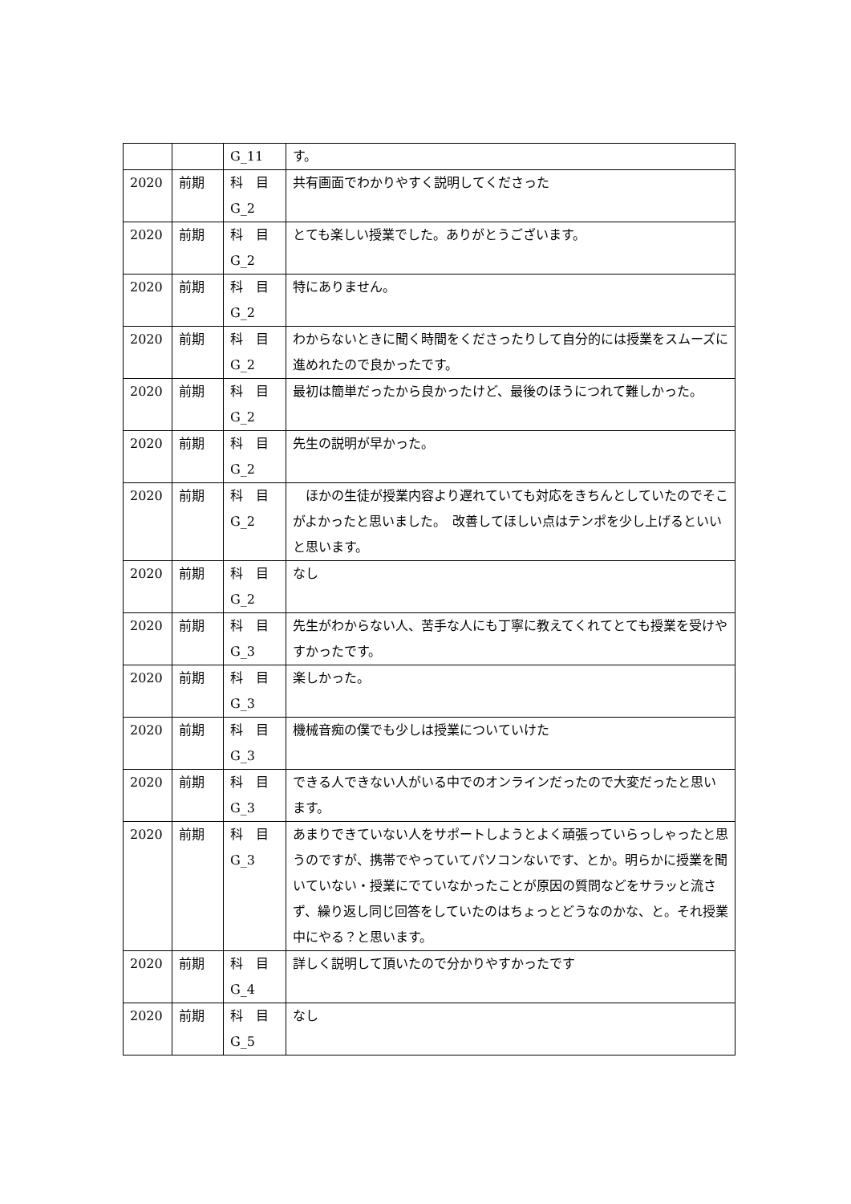| | | G_11 | す。 |
| 2020 | 前期 | 科 目 G_2 | 共有画面でわかりやすく説明してくださった |
| 2020 | 前期 | 科 目 G_2 | とても楽しい授業でした。ありがとうございます。 |
| 2020 | 前期 | 科 目 G_2 | 特にありません。 |
| 2020 | 前期 | 科 目 G_2 | わからないときに聞く時間をくださったりして自分的には授業をスムーズに進めれたので良かったです。 |
| 2020 | 前期 | 科 目 G_2 | 最初は簡単だったから良かったけど、最後のほうにつれて難しかった。 |
| 2020 | 前期 | 科 目 G_2 | 先生の説明が早かった。 |
| 2020 | 前期 | 科 目 G_2 | ほかの生徒が授業内容より遅れていても対応をきちんとしていたのでそこがよかったと思いました。 改善してほしい点はテンポを少し上げるといいと思います。 |
| 2020 | 前期 | 科 目 G_2 | なし |
| 2020 | 前期 | 科 目 G_3 | 先生がわからない人、苦手な人にも丁寧に教えてくれてとても授業を受けやすかったです。 |
| 2020 | 前期 | 科 目 G_3 | 楽しかった。 |
| 2020 | 前期 | 科 目 G_3 | 機械音痴の僕でも少しは授業についていけた |
| 2020 | 前期 | 科 目 G_3 | できる人できない人がいる中でのオンラインだったので大変だったと思います。 |
| 2020 | 前期 | 科 目 G_3 | あまりできていない人をサポートしようとよく頑張っていらっしゃったと思うのですが、携帯でやっていてパソコンないです、とか。明らかに授業を聞いていない・授業にでていなかったことが原因の質問などをサラッと流さず、繰り返し同じ回答をしていたのはちょっとどうなのかな、と。それ授業中にやる？と思います。 |
| 2020 | 前期 | 科 目 G_4 | 詳しく説明して頂いたので分かりやすかったです |
| 2020 | 前期 | 科 目 G_5 | なし |